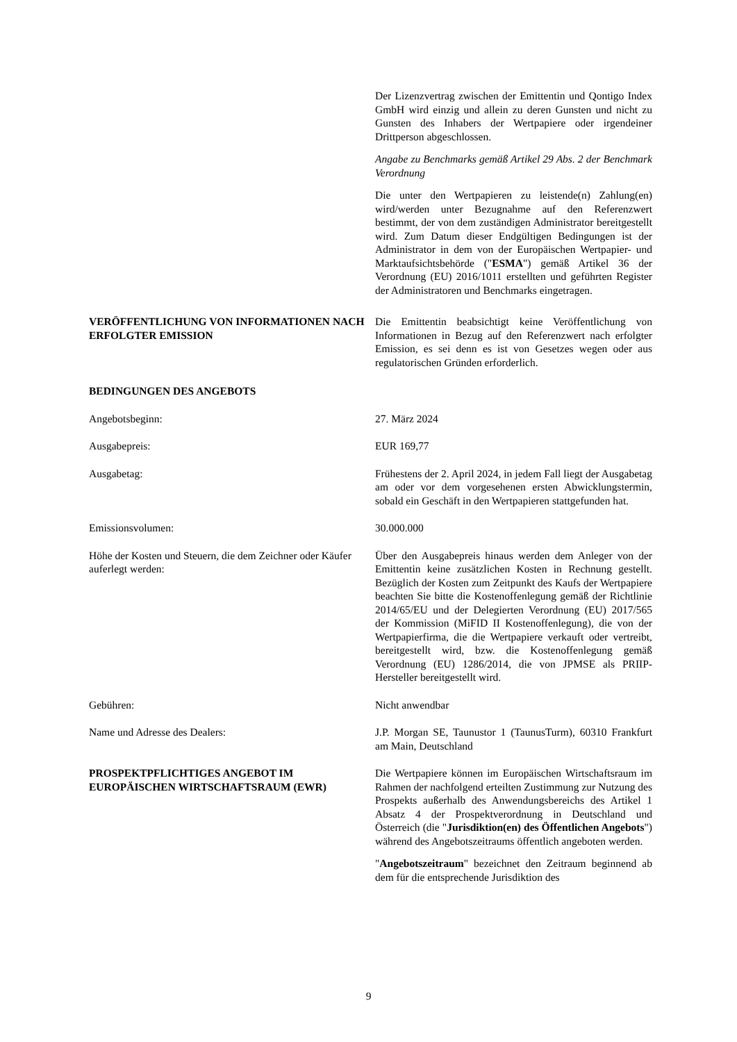Der Lizenzvertrag zwischen der Emittentin und Qontigo Index GmbH wird einzig und allein zu deren Gunsten und nicht zu Gunsten des Inhabers der Wertpapiere oder irgendeiner Drittperson abgeschlossen.
Angabe zu Benchmarks gemäß Artikel 29 Abs. 2 der Benchmark Verordnung
Die unter den Wertpapieren zu leistende(n) Zahlung(en) wird/werden unter Bezugnahme auf den Referenzwert bestimmt, der von dem zuständigen Administrator bereitgestellt wird. Zum Datum dieser Endgültigen Bedingungen ist der Administrator in dem von der Europäischen Wertpapier- und Marktaufsichtsbehörde ("ESMA") gemäß Artikel 36 der Verordnung (EU) 2016/1011 erstellten und geführten Register der Administratoren und Benchmarks eingetragen.
VERÖFFENTLICHUNG VON INFORMATIONEN NACH ERFOLGTER EMISSION
Die Emittentin beabsichtigt keine Veröffentlichung von Informationen in Bezug auf den Referenzwert nach erfolgter Emission, es sei denn es ist von Gesetzes wegen oder aus regulatorischen Gründen erforderlich.
BEDINGUNGEN DES ANGEBOTS
Angebotsbeginn: 27. März 2024
Ausgabepreis: EUR 169,77
Ausgabetag: Frühestens der 2. April 2024, in jedem Fall liegt der Ausgabetag am oder vor dem vorgesehenen ersten Abwicklungstermin, sobald ein Geschäft in den Wertpapieren stattgefunden hat.
Emissionsvolumen: 30.000.000
Höhe der Kosten und Steuern, die dem Zeichner oder Käufer auferlegt werden:
Über den Ausgabepreis hinaus werden dem Anleger von der Emittentin keine zusätzlichen Kosten in Rechnung gestellt. Bezüglich der Kosten zum Zeitpunkt des Kaufs der Wertpapiere beachten Sie bitte die Kostenoffenlegung gemäß der Richtlinie 2014/65/EU und der Delegierten Verordnung (EU) 2017/565 der Kommission (MiFID II Kostenoffenlegung), die von der Wertpapierfirma, die die Wertpapiere verkauft oder vertreibt, bereitgestellt wird, bzw. die Kostenoffenlegung gemäß Verordnung (EU) 1286/2014, die von JPMSE als PRIIP-Hersteller bereitgestellt wird.
Gebühren: Nicht anwendbar
Name und Adresse des Dealers: J.P. Morgan SE, Taunustor 1 (TaunusTurm), 60310 Frankfurt am Main, Deutschland
PROSPEKTPFLICHTIGES ANGEBOT IM EUROPÄISCHEN WIRTSCHAFTSRAUM (EWR)
Die Wertpapiere können im Europäischen Wirtschaftsraum im Rahmen der nachfolgend erteilten Zustimmung zur Nutzung des Prospekts außerhalb des Anwendungsbereichs des Artikel 1 Absatz 4 der Prospektverordnung in Deutschland und Österreich (die "Jurisdiktion(en) des Öffentlichen Angebots") während des Angebotszeitraums öffentlich angeboten werden.
"Angebotszeitraum" bezeichnet den Zeitraum beginnend ab dem für die entsprechende Jurisdiktion des
9